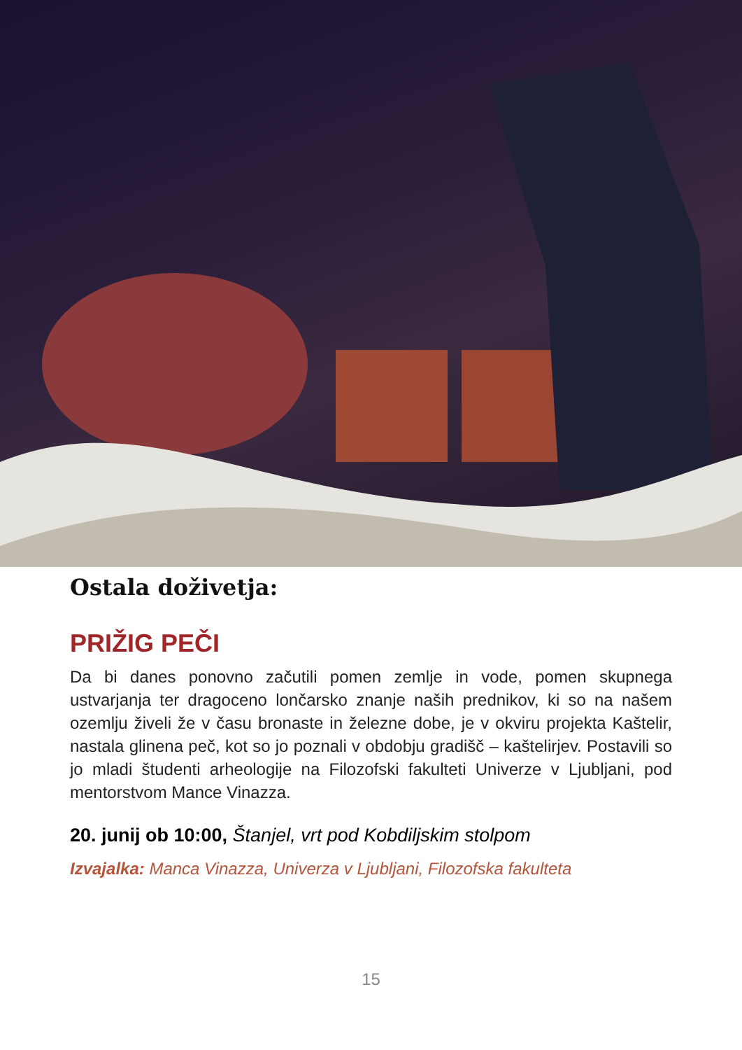Ostala doživetja:
PRIŽIG PEČI
Da bi danes ponovno začutili pomen zemlje in vode, pomen skupnega ustvarjanja ter dragoceno lončarsko znanje naših prednikov, ki so na našem ozemlju živeli že v času bronaste in železne dobe, je v okviru projekta Kaštelir, nastala glinena peč, kot so jo poznali v obdobju gradišč – kaštelirjev. Postavili so jo mladi študenti arheologije na Filozofski fakulteti Univerze v Ljubljani, pod mentorstvom Mance Vinazza.
20. junij ob 10:00, Štanjel, vrt pod Kobdiljskim stolpom
Izvajalka: Manca Vinazza, Univerza v Ljubljani, Filozofska fakulteta
15